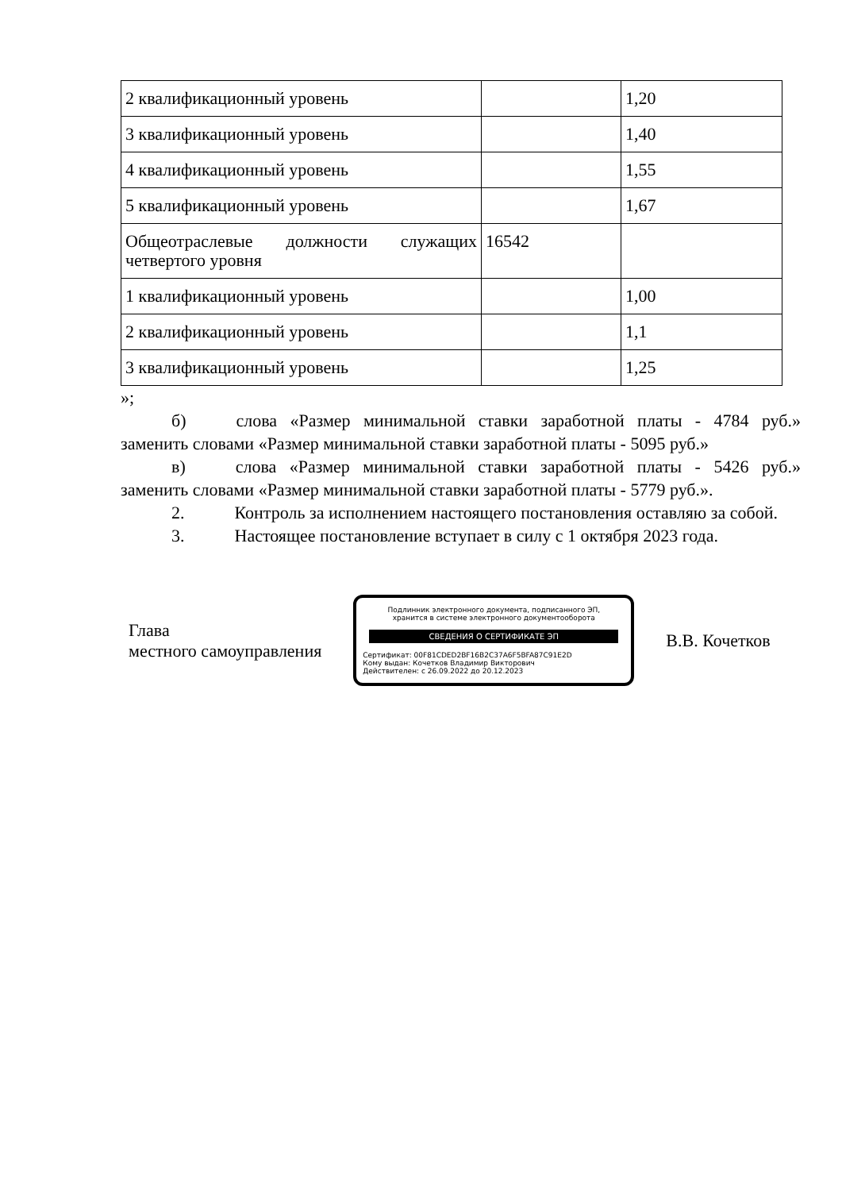| 2 квалификационный уровень | | 1,20 |
| 3 квалификационный уровень | | 1,40 |
| 4 квалификационный уровень | | 1,55 |
| 5 квалификационный уровень | | 1,67 |
| Общеотраслевые должности служащих четвертого уровня | 16542 | |
| 1 квалификационный уровень | | 1,00 |
| 2 квалификационный уровень | | 1,1 |
| 3 квалификационный уровень | | 1,25 |
»;
б) слова «Размер минимальной ставки заработной платы - 4784 руб.» заменить словами «Размер минимальной ставки заработной платы - 5095 руб.»
в) слова «Размер минимальной ставки заработной платы - 5426 руб.» заменить словами «Размер минимальной ставки заработной платы - 5779 руб.».
2. Контроль за исполнением настоящего постановления оставляю за собой.
3. Настоящее постановление вступает в силу с 1 октября 2023 года.
Глава
местного самоуправления
Подлинник электронного документа, подписанного ЭП,
хранится в системе электронного документооборота
СВЕДЕНИЯ О СЕРТИФИКАТЕ ЭП
Сертификат: 00F81CDED2BF16B2C37A6F5BFA87C91E2D
Кому выдан: Кочетков Владимир Викторович
Действителен: с 26.09.2022 до 20.12.2023
В.В. Кочетков